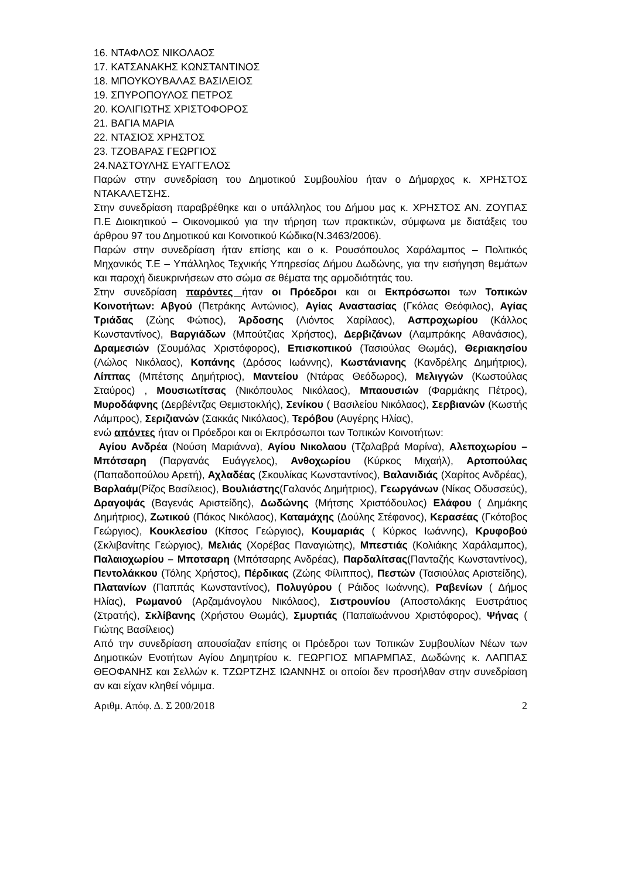16. ΝΤΑΦΛΟΣ ΝΙΚΟΛΑΟΣ
17. ΚΑΤΣΑΝΑΚΗΣ ΚΩΝΣΤΑΝΤΙΝΟΣ
18. ΜΠΟΥΚΟΥΒΑΛΑΣ ΒΑΣΙΛΕΙΟΣ
19. ΣΠΥΡΟΠΟΥΛΟΣ ΠΕΤΡΟΣ
20. ΚΟΛΙΓΙΩΤΗΣ ΧΡΙΣΤΟΦΟΡΟΣ
21. ΒΑΓΙΑ ΜΑΡΙΑ
22. ΝΤΑΣΙΟΣ ΧΡΗΣΤΟΣ
23. ΤΖΟΒΑΡΑΣ ΓΕΩΡΓΙΟΣ
24.ΝΑΣΤΟΥΛΗΣ ΕΥΑΓΓΕΛΟΣ
Παρών στην συνεδρίαση του Δημοτικού Συμβουλίου ήταν ο Δήμαρχος κ. ΧΡΗΣΤΟΣ ΝΤΑΚΑΛΕΤΣΗΣ.
Στην συνεδρίαση παραβρέθηκε και ο υπάλληλος του Δήμου μας κ. ΧΡΗΣΤΟΣ ΑΝ. ΖΟΥΠΑΣ Π.Ε Διοικητικού – Οικονομικού για την τήρηση των πρακτικών, σύμφωνα με διατάξεις του άρθρου 97 του Δημοτικού και Κοινοτικού Κώδικα(Ν.3463/2006).
Παρών στην συνεδρίαση ήταν επίσης και ο κ. Ρουσόπουλος Χαράλαμπος – Πολιτικός Μηχανικός Τ.Ε – Υπάλληλος Τεχνικής Υπηρεσίας Δήμου Δωδώνης, για την εισήγηση θεμάτων και παροχή διευκρινήσεων στο σώμα σε θέματα της αρμοδιότητάς του.
Στην συνεδρίαση παρόντες ήταν οι Πρόεδροι και οι Εκπρόσωποι των Τοπικών Κοινοτήτων: Αβγού (Πετράκης Αντώνιος), Αγίας Αναστασίας (Γκόλας Θεόφιλος), Αγίας Τριάδας (Ζώης Φώτιος), Άρδοσης (Λιόντος Χαρίλαος), Ασπροχωρίου (Κάλλος Κωνσταντίνος), Βαργιάδων (Μπούτζιας Χρήστος), Δερβιζάνων (Λαμπράκης Αθανάσιος), Δραμεσιών (Σουμάλας Χριστόφορος), Επισκοπικού (Τασιούλας Θωμάς), Θεριακησίου (Λώλος Νικόλαος), Κοπάνης (Δρόσος Ιωάννης), Κωστάνιανης (Κανδρέλης Δημήτριος), Λίππας (Μπέτσης Δημήτριος), Μαντείου (Ντάρας Θεόδωρος), Μελιγγών (Κωστούλας Σταύρος) , Μουσιωτίτσας (Νικόπουλος Νικόλαος), Μπαουσιών (Φαρμάκης Πέτρος), Μυροδάφνης (Δερβέντζας Θεμιστοκλής), Σενίκου ( Βασιλείου Νικόλαος), Σερβιανών (Κωστής Λάμπρος), Σεριζιανών (Σακκάς Νικόλαος), Τερόβου (Αυγέρης Ηλίας),
ενώ απόντες ήταν οι Πρόεδροι και οι Εκπρόσωποι των Τοπικών Κοινοτήτων:
Αγίου Ανδρέα (Νούση Μαριάννα), Αγίου Νικολαου (Τζαλαβρά Μαρίνα), Αλεποχωρίου – Μπότσαρη (Παργανάς Ευάγγελος), Ανθοχωρίου (Κύρκος Μιχαήλ), Αρτοπούλας (Παπαδοπούλου Αρετή), Αχλαδέας (Σκουλίκας Κωνσταντίνος), Βαλανιδιάς (Χαρίτος Ανδρέας), Βαρλαάμ(Ρίζος Βασίλειος), Βουλιάστης(Γαλανός Δημήτριος), Γεωργάνων (Νίκας Οδυσσεύς), Δραγοψάς (Βαγενάς Αριστείδης), Δωδώνης (Μήτσης Χριστόδουλος) Ελάφου ( Δημάκης Δημήτριος), Ζωτικού (Πάκος Νικόλαος), Καταμάχης (Δούλης Στέφανος), Κερασέας (Γκότοβος Γεώργιος), Κουκλεσίου (Κίτσος Γεώργιος), Κουμαριάς ( Κύρκος Ιωάννης), Κρυφοβού (Σκλιβανίτης Γεώργιος), Μελιάς (Χορέβας Παναγιώτης), Μπεστιάς (Κολιάκης Χαράλαμπος), Παλαιοχωρίου – Μποτσαρη (Μπότσαρης Ανδρέας), Παρδαλίτσας(Πανταζής Κωνσταντίνος), Πεντολάκκου (Τόλης Χρήστος), Πέρδικας (Ζώης Φίλιππος), Πεστών (Τασιούλας Αριστείδης), Πλατανίων (Παππάς Κωνσταντίνος), Πολυγύρου ( Ράιδος Ιωάννης), Ραβενίων ( Δήμος Ηλίας), Ρωμανού (Αρζαμάνογλου Νικόλαος), Σιστρουνίου (Αποστολάκης Ευστράτιος (Στρατής), Σκλίβανης (Χρήστου Θωμάς), Σμυρτιάς (Παπαϊωάννου Χριστόφορος), Ψήνας ( Γιώτης Βασίλειος)
Από την συνεδρίαση απουσίαζαν επίσης οι Πρόεδροι των Τοπικών Συμβουλίων Νέων των Δημοτικών Ενοτήτων Αγίου Δημητρίου κ. ΓΕΩΡΓΙΟΣ ΜΠΑΡΜΠΑΣ, Δωδώνης κ. ΛΑΠΠΑΣ ΘΕΟΦΑΝΗΣ και Σελλών κ. ΤΖΩΡΤΖΗΣ ΙΩΑΝΝΗΣ οι οποίοι δεν προσήλθαν στην συνεδρίαση αν και είχαν κληθεί νόμιμα.
Αριθμ. Απόφ. Δ. Σ 200/2018 2